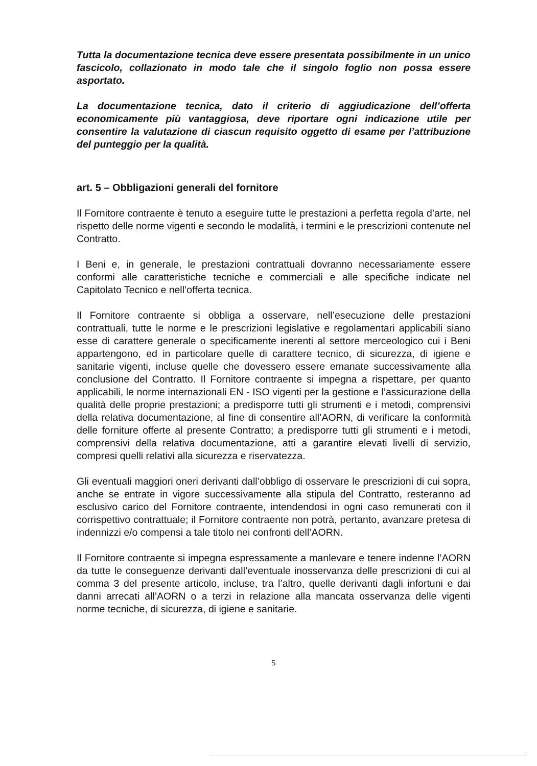Tutta la documentazione tecnica deve essere presentata possibilmente in un unico fascicolo, collazionato in modo tale che il singolo foglio non possa essere asportato.
La documentazione tecnica, dato il criterio di aggiudicazione dell’offerta economicamente più vantaggiosa, deve riportare ogni indicazione utile per consentire la valutazione di ciascun requisito oggetto di esame per l’attribuzione del punteggio per la qualità.
art. 5 – Obbligazioni generali del fornitore
Il Fornitore contraente è tenuto a eseguire tutte le prestazioni a perfetta regola d’arte, nel rispetto delle norme vigenti e secondo le modalità, i termini e le prescrizioni contenute nel Contratto.
I Beni e, in generale, le prestazioni contrattuali dovranno necessariamente essere conformi alle caratteristiche tecniche e commerciali e alle specifiche indicate nel Capitolato Tecnico e nell’offerta tecnica.
Il Fornitore contraente si obbliga a osservare, nell’esecuzione delle prestazioni contrattuali, tutte le norme e le prescrizioni legislative e regolamentari applicabili siano esse di carattere generale o specificamente inerenti al settore merceologico cui i Beni appartengono, ed in particolare quelle di carattere tecnico, di sicurezza, di igiene e sanitarie vigenti, incluse quelle che dovessero essere emanate successivamente alla conclusione del Contratto. Il Fornitore contraente si impegna a rispettare, per quanto applicabili, le norme internazionali EN - ISO vigenti per la gestione e l’assicurazione della qualità delle proprie prestazioni; a predisporre tutti gli strumenti e i metodi, comprensivi della relativa documentazione, al fine di consentire all’AORN, di verificare la conformità delle forniture offerte al presente Contratto; a predisporre tutti gli strumenti e i metodi, comprensivi della relativa documentazione, atti a garantire elevati livelli di servizio, compresi quelli relativi alla sicurezza e riservatezza.
Gli eventuali maggiori oneri derivanti dall’obbligo di osservare le prescrizioni di cui sopra, anche se entrate in vigore successivamente alla stipula del Contratto, resteranno ad esclusivo carico del Fornitore contraente, intendendosi in ogni caso remunerati con il corrispettivo contrattuale; il Fornitore contraente non potrà, pertanto, avanzare pretesa di indennizzi e/o compensi a tale titolo nei confronti dell’AORN.
Il Fornitore contraente si impegna espressamente a manlevare e tenere indenne l’AORN da tutte le conseguenze derivanti dall’eventuale inosservanza delle prescrizioni di cui al comma 3 del presente articolo, incluse, tra l’altro, quelle derivanti dagli infortuni e dai danni arrecati all’AORN o a terzi in relazione alla mancata osservanza delle vigenti norme tecniche, di sicurezza, di igiene e sanitarie.
5